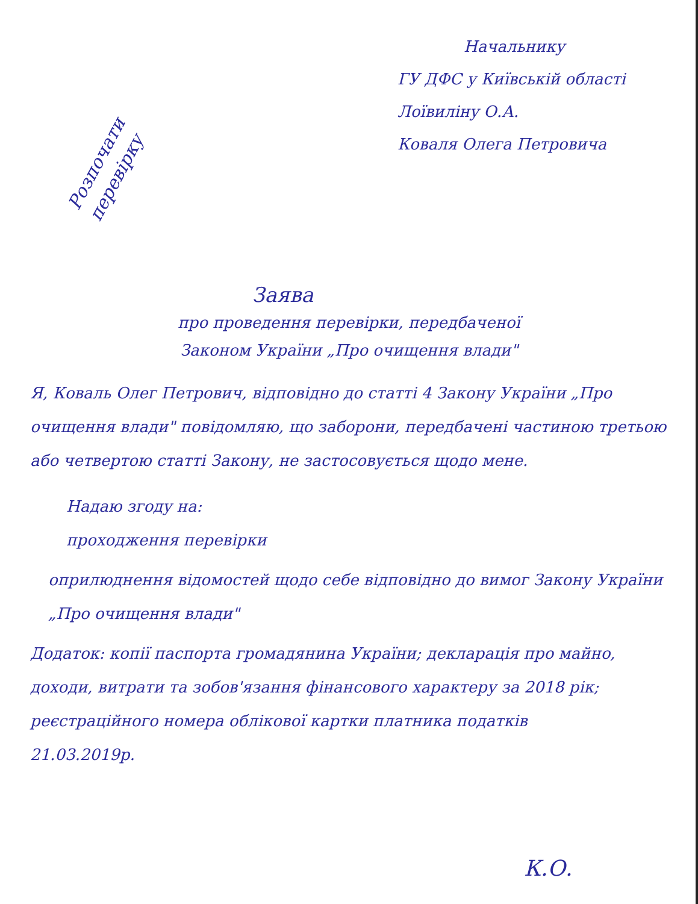Начальнику
ГУ ДФС у Київській області
Лоївиліну О.А.
Коваля Олега Петровича
Розпочати перевірку
Заява
про проведення перевірки, передбаченої
Законом України „Про очищення влади"
Я, Коваль Олег Петрович, відповідно до статті 4 Закону України „Про очищення влади" повідомляю, що заборони, передбачені частиною третьою або четвертою статті Закону, не застосовується щодо мене.
Надаю згоду на:
проходження перевірки
оприлюднення відомостей щодо себе відповідно до вимог Закону України „Про очищення влади"
Додаток: копії паспорта громадянина України; декларація про майно, доходи, витрати та зобов'язання фінансового характеру за 2018 рік; реєстраційного номера облікової картки платника податків
21.03.2019р.
К.О.